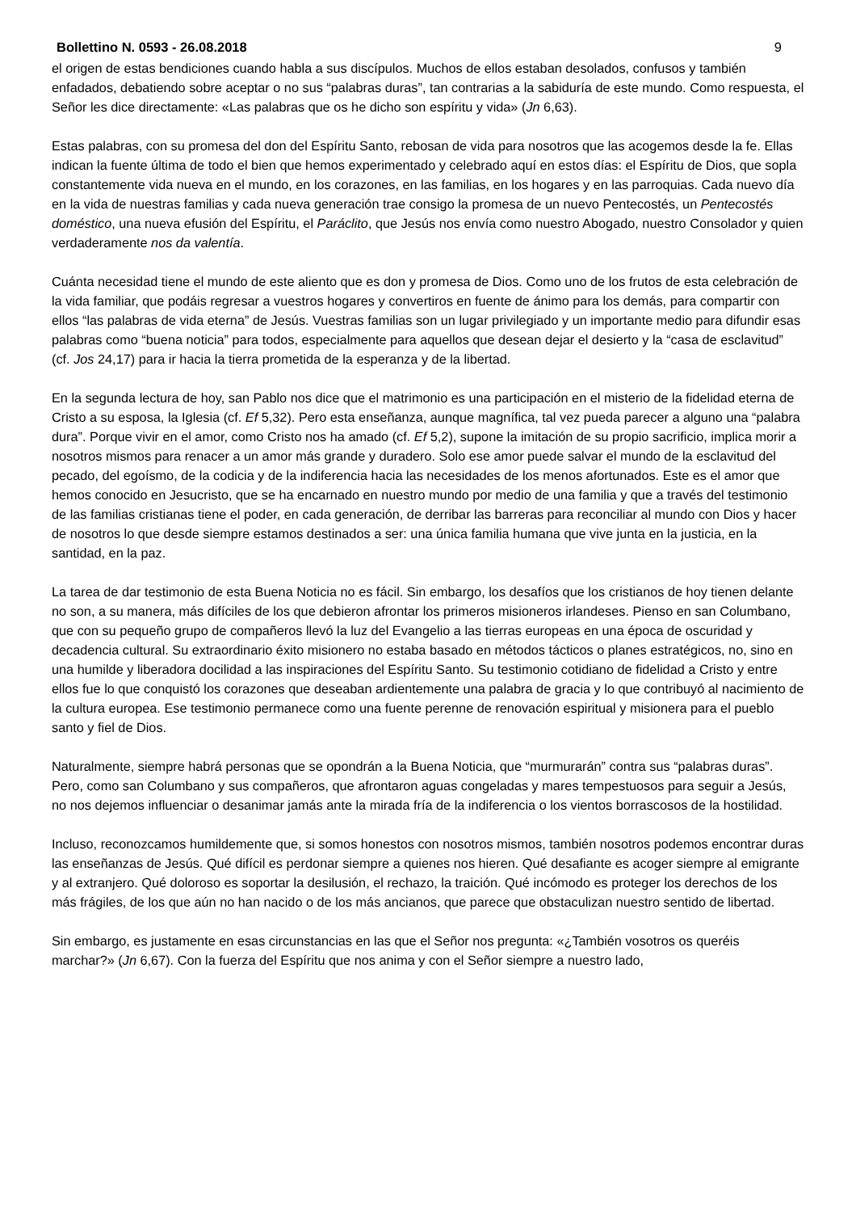Bollettino N. 0593 - 26.08.2018 9
el origen de estas bendiciones cuando habla a sus discípulos. Muchos de ellos estaban desolados, confusos y también enfadados, debatiendo sobre aceptar o no sus “palabras duras”, tan contrarias a la sabiduría de este mundo. Como respuesta, el Señor les dice directamente: «Las palabras que os he dicho son espíritu y vida» (Jn 6,63).
Estas palabras, con su promesa del don del Espíritu Santo, rebosan de vida para nosotros que las acogemos desde la fe. Ellas indican la fuente última de todo el bien que hemos experimentado y celebrado aquí en estos días: el Espíritu de Dios, que sopla constantemente vida nueva en el mundo, en los corazones, en las familias, en los hogares y en las parroquias. Cada nuevo día en la vida de nuestras familias y cada nueva generación trae consigo la promesa de un nuevo Pentecostés, un Pentecostés doméstico, una nueva efusión del Espíritu, el Paráclito, que Jesús nos envía como nuestro Abogado, nuestro Consolador y quien verdaderamente nos da valentía.
Cuánta necesidad tiene el mundo de este aliento que es don y promesa de Dios. Como uno de los frutos de esta celebración de la vida familiar, que podáis regresar a vuestros hogares y convertiros en fuente de ánimo para los demás, para compartir con ellos “las palabras de vida eterna” de Jesús. Vuestras familias son un lugar privilegiado y un importante medio para difundir esas palabras como “buena noticia” para todos, especialmente para aquellos que desean dejar el desierto y la “casa de esclavitud” (cf. Jos 24,17) para ir hacia la tierra prometida de la esperanza y de la libertad.
En la segunda lectura de hoy, san Pablo nos dice que el matrimonio es una participación en el misterio de la fidelidad eterna de Cristo a su esposa, la Iglesia (cf. Ef 5,32). Pero esta enseñanza, aunque magnífica, tal vez pueda parecer a alguno una “palabra dura”. Porque vivir en el amor, como Cristo nos ha amado (cf. Ef 5,2), supone la imitación de su propio sacrificio, implica morir a nosotros mismos para renacer a un amor más grande y duradero. Solo ese amor puede salvar el mundo de la esclavitud del pecado, del egoísmo, de la codicia y de la indiferencia hacia las necesidades de los menos afortunados. Este es el amor que hemos conocido en Jesucristo, que se ha encarnado en nuestro mundo por medio de una familia y que a través del testimonio de las familias cristianas tiene el poder, en cada generación, de derribar las barreras para reconciliar al mundo con Dios y hacer de nosotros lo que desde siempre estamos destinados a ser: una única familia humana que vive junta en la justicia, en la santidad, en la paz.
La tarea de dar testimonio de esta Buena Noticia no es fácil. Sin embargo, los desafíos que los cristianos de hoy tienen delante no son, a su manera, más difíciles de los que debieron afrontar los primeros misioneros irlandeses. Pienso en san Columbano, que con su pequeño grupo de compañeros llevó la luz del Evangelio a las tierras europeas en una época de oscuridad y decadencia cultural. Su extraordinario éxito misionero no estaba basado en métodos tácticos o planes estratégicos, no, sino en una humilde y liberadora docilidad a las inspiraciones del Espíritu Santo. Su testimonio cotidiano de fidelidad a Cristo y entre ellos fue lo que conquistó los corazones que deseaban ardientemente una palabra de gracia y lo que contribuyó al nacimiento de la cultura europea. Ese testimonio permanece como una fuente perenne de renovación espiritual y misionera para el pueblo santo y fiel de Dios.
Naturalmente, siempre habrá personas que se opondrán a la Buena Noticia, que “murmurarán” contra sus “palabras duras”. Pero, como san Columbano y sus compañeros, que afrontaron aguas congeladas y mares tempestuosos para seguir a Jesús, no nos dejemos influenciar o desanimar jamás ante la mirada fría de la indiferencia o los vientos borrascosos de la hostilidad.
Incluso, reconozcamos humildemente que, si somos honestos con nosotros mismos, también nosotros podemos encontrar duras las enseñanzas de Jesús. Qué difícil es perdonar siempre a quienes nos hieren. Qué desafiante es acoger siempre al emigrante y al extranjero. Qué doloroso es soportar la desilusión, el rechazo, la traición. Qué incómodo es proteger los derechos de los más frágiles, de los que aún no han nacido o de los más ancianos, que parece que obstaculizan nuestro sentido de libertad.
Sin embargo, es justamente en esas circunstancias en las que el Señor nos pregunta: «¿También vosotros os queréis marchar?» (Jn 6,67). Con la fuerza del Espíritu que nos anima y con el Señor siempre a nuestro lado,